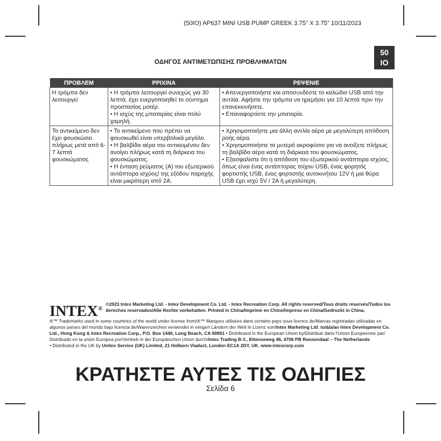(50IO) AP637 MINI USB PUMP GREEK 3.75” X 3.75” 10/11/2023
50
IO
ΟΔΗΓΟΣ ΑΝΤΙΜΕΤΩΠΙΣΗΣ ΠΡΟΒΛΗΜΑΤΩΝ
| ΠΡΟΒΛΕΜ | ΡΡΙΧΙΝΑ | ΡΕΨΕΝΙΕ |
| --- | --- | --- |
| Η τρόμπα δεν λειτουργεί | • Η τρόμπα λειτουργεί συνεχώς για 30 λεπτά, έχει ενεργοποιηθεί το σύστημα προστασίας μοτέρ. • Η ισχύς της μπαταρίας είναι πολύ χαμηλή. | • Απενεργοποιήστε και αποσυνδέστε το καλώδιο USB από την αντλία. Αφήστε την τρόμπα να ηρεμήσει για 10 λεπτά πριν την επανεκκινήσετε. • Επαναφορτίστε την μπαταρία. |
| Το αντικείμενο δεν έχει φουσκώσει πλήρως μετά από 6-7 λεπτά φουσκώματος | • Το αντικείμενο που πρέπει να φουσκωθεί είναι υπερβολικά μεγάλο. • Η βαλβίδα αέρα του αντικειμένου δεν ανοίγει πλήρως κατά τη διάρκεια του φουσκώματος. • Η ένταση ρεύματος (A) του εξωτερικού αντάπτορα ισχύος/ της εξόδου παροχής είναι μικρότερη από 2A. | • Χρησιμοποιήστε μια άλλη αντλία αέρα με μεγαλύτερη απόδοση ροής αέρα. • Χρησιμοποιήστε το μυτερό ακροφύσιο για να ανοίξετε πλήρως τη βαλβίδα αέρα κατά τη διάρκεια του φουσκώματος. • Εξασφαλίστε ότι η απόδοση του εξωτερικού αντάπτορα ισχύος, όπως είναι ένας αντάπτορας τοίχου USB, ένας φορητός φορτιστής USB, ένας φορτιστής αυτοκινήτου 12V ή μια θύρα USB έχει ισχύ 5V / 2A ή μεγαλύτερη. |
INTEX<sup>®</sup> ©2023 Intex Marketing Ltd. - Intex Development Co. Ltd. - Intex Recreation Corp. All rights reserved/Tous droits réservés/Todos los derechos reservados/Alle Rechte vorbehalten. Printed in China/Imprimé en Chine/Impreso en China/Gedruckt in China.
®™ Trademarks used in some countries of the world under license from/®™ Marques utilisées dans certains pays sous licence de/Marcas registradas utilizadas en algunos países del mundo bajo licencia de/Warenzeichen verwendet in einigen Ländern der Welt in Lizenz von/Intex Marketing Ltd. to/à/a/an Intex Development Co. Ltd., Hong Kong & Intex Recreation Corp., P.O. Box 1440, Long Beach, CA 90801 • Distributed in the European Union by/Distribué dans l'Union Européenne par/ Distribuido en la unión Europea por/Vertrieb in der Europäischen Union durch/Intex Trading B.V., Ettenseweg 46, 4706 PB Roosendaal – The Netherlands
• Distributed in the UK by Unitex Service (UK) Limited, 21 Holborn Viaduct, London EC1A 2DY, UK. www.intexcorp.com
ΚΡΑΤΗΣΤΕ ΑΥΤΕΣ ΤΙΣ ΟΔΗΓΙΕΣ
Σελίδα 6